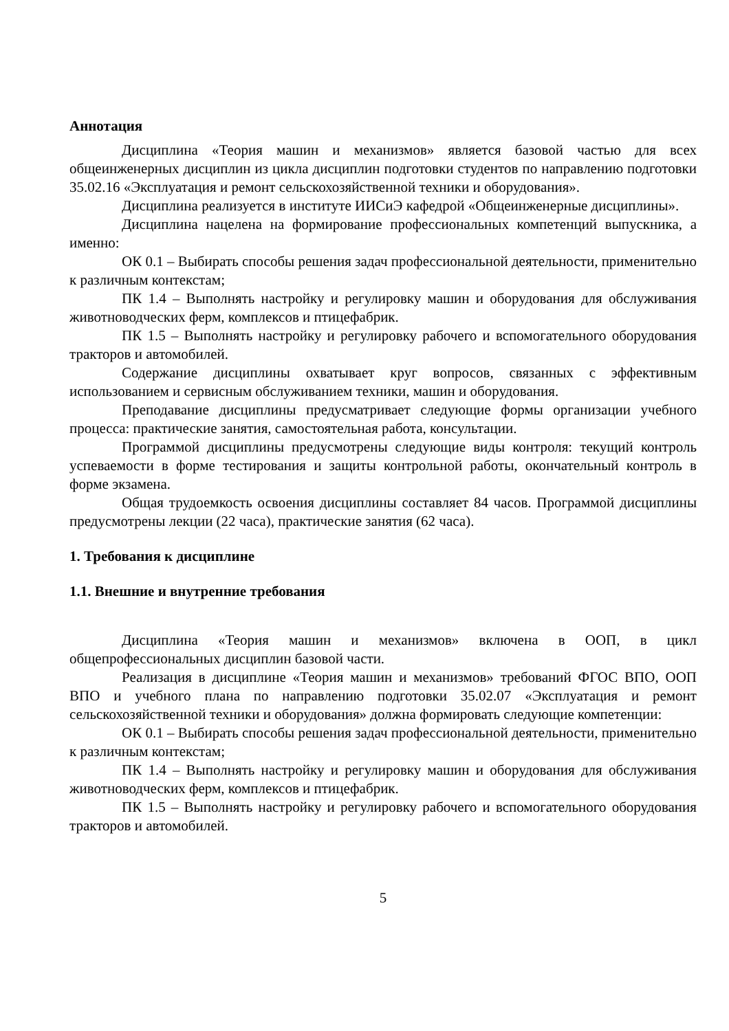Аннотация
Дисциплина «Теория машин и механизмов» является базовой частью для всех общеинженерных дисциплин из цикла дисциплин подготовки студентов по направлению подготовки 35.02.16 «Эксплуатация и ремонт сельскохозяйственной техники и оборудования».
Дисциплина реализуется в институте ИИСиЭ кафедрой «Общеинженерные дисциплины».
Дисциплина нацелена на формирование профессиональных компетенций выпускника, а именно:
ОК 0.1 – Выбирать способы решения задач профессиональной деятельности, применительно к различным контекстам;
ПК 1.4 – Выполнять настройку и регулировку машин и оборудования для обслуживания животноводческих ферм, комплексов и птицефабрик.
ПК 1.5 – Выполнять настройку и регулировку рабочего и вспомогательного оборудования тракторов и автомобилей.
Содержание дисциплины охватывает круг вопросов, связанных с эффективным использованием и сервисным обслуживанием техники, машин и оборудования.
Преподавание дисциплины предусматривает следующие формы организации учебного процесса: практические занятия, самостоятельная работа, консультации.
Программой дисциплины предусмотрены следующие виды контроля: текущий контроль успеваемости в форме тестирования и защиты контрольной работы, окончательный контроль в форме экзамена.
Общая трудоемкость освоения дисциплины составляет 84 часов. Программой дисциплины предусмотрены лекции (22 часа), практические занятия (62 часа).
1. Требования к дисциплине
1.1. Внешние и внутренние требования
Дисциплина «Теория машин и механизмов» включена в ООП, в цикл общепрофессиональных дисциплин базовой части.
Реализация в дисциплине «Теория машин и механизмов» требований ФГОС ВПО, ООП ВПО и учебного плана по направлению подготовки 35.02.07 «Эксплуатация и ремонт сельскохозяйственной техники и оборудования» должна формировать следующие компетенции:
ОК 0.1 – Выбирать способы решения задач профессиональной деятельности, применительно к различным контекстам;
ПК 1.4 – Выполнять настройку и регулировку машин и оборудования для обслуживания животноводческих ферм, комплексов и птицефабрик.
ПК 1.5 – Выполнять настройку и регулировку рабочего и вспомогательного оборудования тракторов и автомобилей.
5